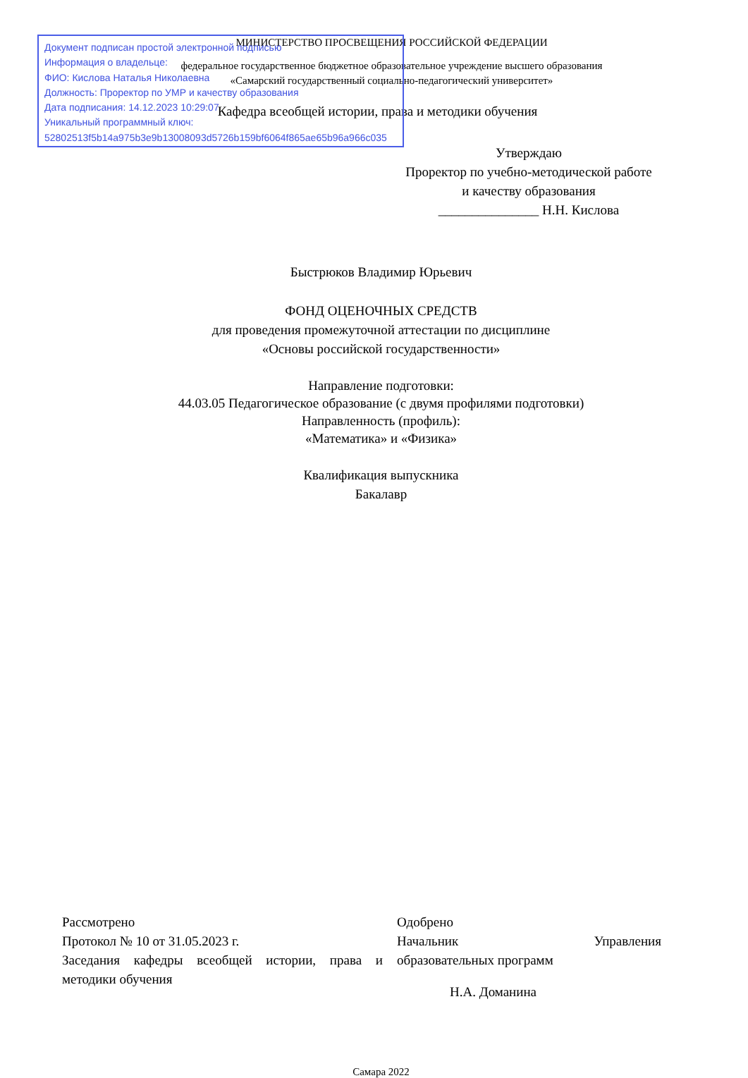Документ подписан простой электронной подписью
Информация о владельце:
ФИО: Кислова Наталья Николаевна
Должность: Проректор по УМР и качеству образования
Дата подписания: 14.12.2023 10:29:07
Уникальный программный ключ:
52802513f5b14a975b3e9b13008093d5726b159bf6064f865ae65b96a966c035
МИНИСТЕРСТВО ПРОСВЕЩЕНИЯ РОССИЙСКОЙ ФЕДЕРАЦИИ
федеральное государственное бюджетное образовательное учреждение высшего образования
«Самарский государственный социально-педагогический университет»
Кафедра всеобщей истории, права и методики обучения
Утверждаю
Проректор по учебно-методической работе и качеству образования
_______________ Н.Н. Кислова
Быстрюков Владимир Юрьевич
ФОНД ОЦЕНОЧНЫХ СРЕДСТВ
для проведения промежуточной аттестации по дисциплине
«Основы российской государственности»
Направление подготовки:
44.03.05 Педагогическое образование (с двумя профилями подготовки)
Направленность (профиль):
«Математика» и «Физика»
Квалификация выпускника
Бакалавр
Рассмотрено
Протокол № 10 от 31.05.2023 г.
Заседания кафедры всеобщей истории, права и методики обучения
Одобрено
Начальник Управления
образовательных программ
Н.А. Доманина
Самара 2022